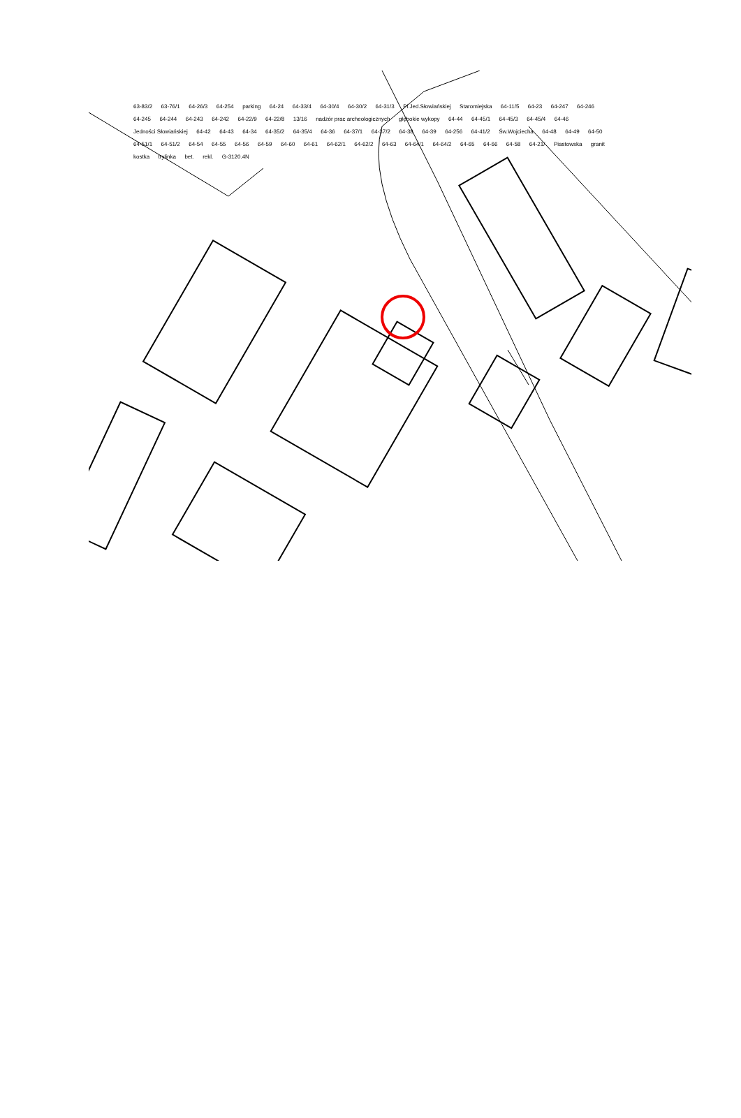63-83/2 63-76/1 64-26/3 64-254 parking 64-24 64-33/4 64-30/4 64-30/2 64-31/3 Pl.Jed.Słowiańskiej Staromiejska 64-11/5 64-23 64-247 64-246 64-245 64-244 64-243 64-242 64-22/9 64-22/8 13/16 nadzór prac archeologicznych głębokie wykopy 64-44 64-45/1 64-45/3 64-45/4 64-46 Jedności Słowiańskiej 64-42 64-43 64-34 64-35/2 64-35/4 64-36 64-37/1 64-37/2 64-38 64-39 64-256 64-41/2 Św.Wojciecha 64-48 64-49 64-50 64-51/1 64-51/2 64-54 64-55 64-56 64-59 64-60 64-61 64-62/1 64-62/2 64-63 64-64/1 64-64/2 64-65 64-66 64-58 64-21/ Piastowska granit kostka trylinka bet. rekl. G-3120.4N